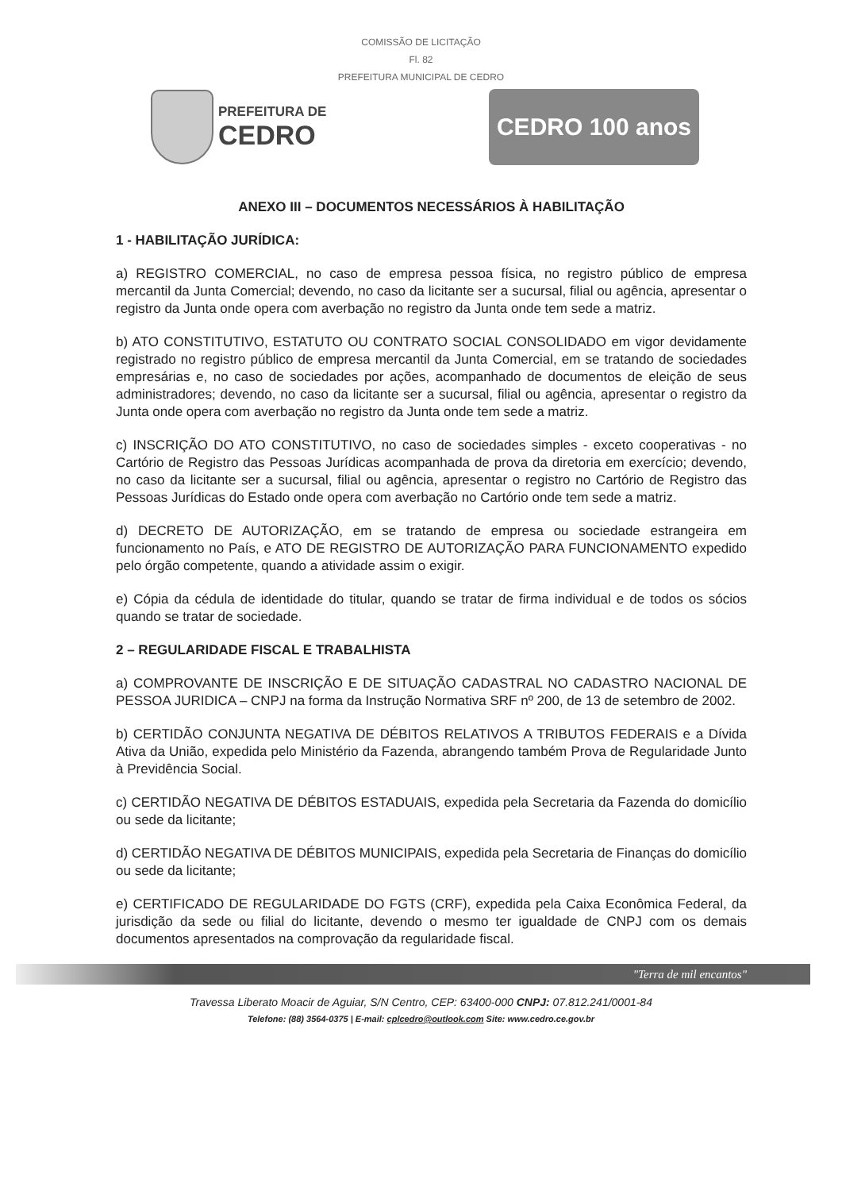COMISSÃO DE LICITAÇÃO
Fl. 82
PREFEITURA MUNICIPAL DE CEDRO
PREFEITURA DE
CEDRO
CEDRO 100 anos
ANEXO III – DOCUMENTOS NECESSÁRIOS À HABILITAÇÃO
1 - HABILITAÇÃO JURÍDICA:
a) REGISTRO COMERCIAL, no caso de empresa pessoa física, no registro público de empresa mercantil da Junta Comercial; devendo, no caso da licitante ser a sucursal, filial ou agência, apresentar o registro da Junta onde opera com averbação no registro da Junta onde tem sede a matriz.
b) ATO CONSTITUTIVO, ESTATUTO OU CONTRATO SOCIAL CONSOLIDADO em vigor devidamente registrado no registro público de empresa mercantil da Junta Comercial, em se tratando de sociedades empresárias e, no caso de sociedades por ações, acompanhado de documentos de eleição de seus administradores; devendo, no caso da licitante ser a sucursal, filial ou agência, apresentar o registro da Junta onde opera com averbação no registro da Junta onde tem sede a matriz.
c) INSCRIÇÃO DO ATO CONSTITUTIVO, no caso de sociedades simples - exceto cooperativas - no Cartório de Registro das Pessoas Jurídicas acompanhada de prova da diretoria em exercício; devendo, no caso da licitante ser a sucursal, filial ou agência, apresentar o registro no Cartório de Registro das Pessoas Jurídicas do Estado onde opera com averbação no Cartório onde tem sede a matriz.
d) DECRETO DE AUTORIZAÇÃO, em se tratando de empresa ou sociedade estrangeira em funcionamento no País, e ATO DE REGISTRO DE AUTORIZAÇÃO PARA FUNCIONAMENTO expedido pelo órgão competente, quando a atividade assim o exigir.
e) Cópia da cédula de identidade do titular, quando se tratar de firma individual e de todos os sócios quando se tratar de sociedade.
2 – REGULARIDADE FISCAL E TRABALHISTA
a) COMPROVANTE DE INSCRIÇÃO E DE SITUAÇÃO CADASTRAL NO CADASTRO NACIONAL DE PESSOA JURIDICA – CNPJ na forma da Instrução Normativa SRF nº 200, de 13 de setembro de 2002.
b) CERTIDÃO CONJUNTA NEGATIVA DE DÉBITOS RELATIVOS A TRIBUTOS FEDERAIS e a Dívida Ativa da União, expedida pelo Ministério da Fazenda, abrangendo também Prova de Regularidade Junto à Previdência Social.
c) CERTIDÃO NEGATIVA DE DÉBITOS ESTADUAIS, expedida pela Secretaria da Fazenda do domicílio ou sede da licitante;
d) CERTIDÃO NEGATIVA DE DÉBITOS MUNICIPAIS, expedida pela Secretaria de Finanças do domicílio ou sede da licitante;
e) CERTIFICADO DE REGULARIDADE DO FGTS (CRF), expedida pela Caixa Econômica Federal, da jurisdição da sede ou filial do licitante, devendo o mesmo ter igualdade de CNPJ com os demais documentos apresentados na comprovação da regularidade fiscal.
"Terra de mil encantos"
Travessa Liberato Moacir de Aguiar, S/N Centro, CEP: 63400-000 CNPJ: 07.812.241/0001-84
Telefone: (88) 3564-0375 | E-mail: cplcedro@outlook.com Site: www.cedro.ce.gov.br